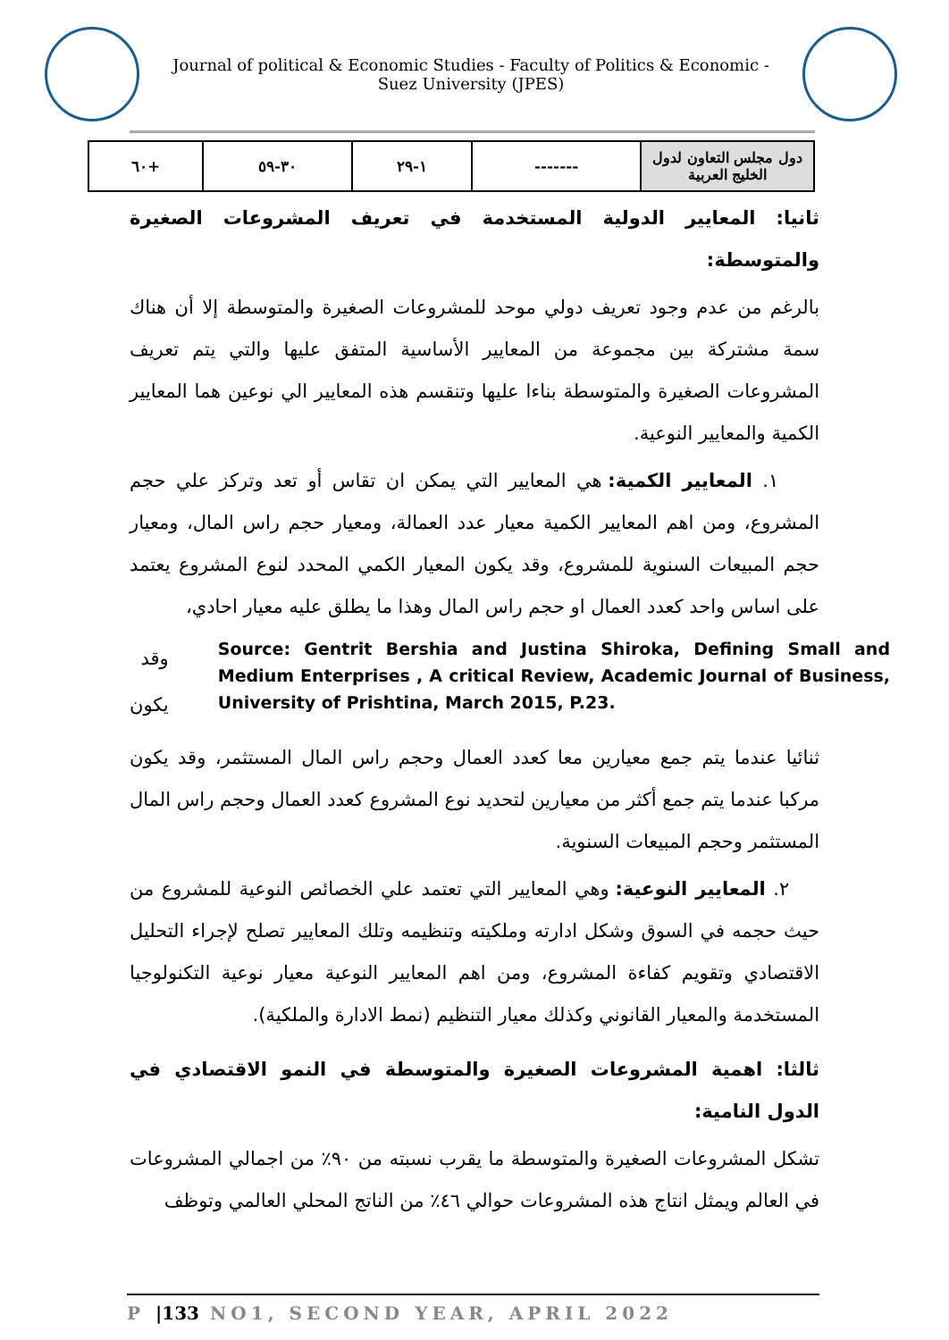Journal of political & Economic Studies - Faculty of Politics & Economic -Suez University (JPES)
| دول مجلس التعاون لدول الخليج العربية | ------- | ١-٢٩ | ٣٠-٥٩ | +٦٠ |
ثانيا: المعايير الدولية المستخدمة في تعريف المشروعات الصغيرة والمتوسطة:
بالرغم من عدم وجود تعريف دولي موحد للمشروعات الصغيرة والمتوسطة إلا أن هناك سمة مشتركة بين مجموعة من المعايير الأساسية المتفق عليها والتي يتم تعريف المشروعات الصغيرة والمتوسطة بناءا عليها وتنقسم هذه المعايير الي نوعين هما المعايير الكمية والمعايير النوعية.
١. المعايير الكمية: هي المعايير التي يمكن ان تقاس أو تعد وتركز علي حجم المشروع، ومن اهم المعايير الكمية معيار عدد العمالة، ومعيار حجم راس المال، ومعيار حجم المبيعات السنوية للمشروع، وقد يكون المعيار الكمي المحدد لنوع المشروع يعتمد على اساس واحد كعدد العمال او حجم راس المال وهذا ما يطلق عليه معيار احادي،
وقد
يكون
Source: Gentrit Bershia and Justina Shiroka, Defining Small and Medium Enterprises , A critical Review, Academic Journal of Business, University of Prishtina, March 2015, P.23.
ثنائيا عندما يتم جمع معيارين معا كعدد العمال وحجم راس المال المستثمر، وقد يكون مركبا عندما يتم جمع أكثر من معيارين لتحديد نوع المشروع كعدد العمال وحجم راس المال المستثمر وحجم المبيعات السنوية.
٢. المعايير النوعية: وهي المعايير التي تعتمد علي الخصائص النوعية للمشروع من حيث حجمه في السوق وشكل ادارته وملكيته وتنظيمه وتلك المعايير تصلح لإجراء التحليل الاقتصادي وتقويم كفاءة المشروع، ومن اهم المعايير النوعية معيار نوعية التكنولوجيا المستخدمة والمعيار القانوني وكذلك معيار التنظيم (نمط الادارة والملكية).
ثالثا: اهمية المشروعات الصغيرة والمتوسطة في النمو الاقتصادي في الدول النامية:
تشكل المشروعات الصغيرة والمتوسطة ما يقرب نسبته من ٩٠٪ من اجمالي المشروعات في العالم ويمثل انتاج هذه المشروعات حوالي ٤٦٪ من الناتج المحلي العالمي وتوظف
P |133 NO1, SECOND YEAR, APRIL 2022